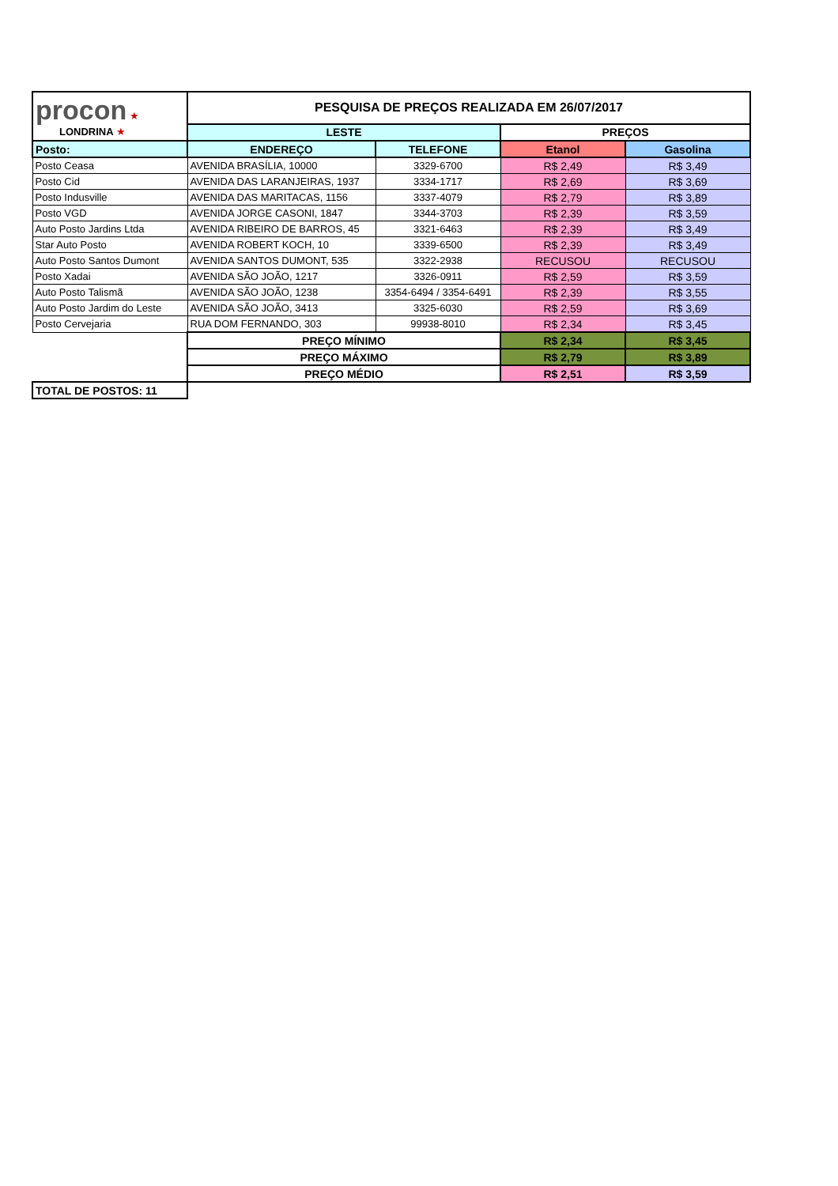| procon ★ LONDRINA ★ | PESQUISA DE PREÇOS REALIZADA EM 26/07/2017 | | | |
| | LESTE | | PREÇOS | |
| Posto: | ENDEREÇO | TELEFONE | Etanol | Gasolina |
| Posto Ceasa | AVENIDA BRASÍLIA, 10000 | 3329-6700 | R$ 2,49 | R$ 3,49 |
| Posto Cid | AVENIDA DAS LARANJEIRAS, 1937 | 3334-1717 | R$ 2,69 | R$ 3,69 |
| Posto Indusville | AVENIDA DAS MARITACAS, 1156 | 3337-4079 | R$ 2,79 | R$ 3,89 |
| Posto VGD | AVENIDA JORGE CASONI, 1847 | 3344-3703 | R$ 2,39 | R$ 3,59 |
| Auto Posto Jardins Ltda | AVENIDA RIBEIRO DE BARROS, 45 | 3321-6463 | R$ 2,39 | R$ 3,49 |
| Star Auto Posto | AVENIDA ROBERT KOCH, 10 | 3339-6500 | R$ 2,39 | R$ 3,49 |
| Auto Posto Santos Dumont | AVENIDA SANTOS DUMONT, 535 | 3322-2938 | RECUSOU | RECUSOU |
| Posto Xadai | AVENIDA SÃO JOÃO, 1217 | 3326-0911 | R$ 2,59 | R$ 3,59 |
| Auto Posto Talismã | AVENIDA SÃO JOÃO, 1238 | 3354-6494 / 3354-6491 | R$ 2,39 | R$ 3,55 |
| Auto Posto Jardim do Leste | AVENIDA SÃO JOÃO, 3413 | 3325-6030 | R$ 2,59 | R$ 3,69 |
| Posto Cervejaria | RUA DOM FERNANDO, 303 | 99938-8010 | R$ 2,34 | R$ 3,45 |
| | PREÇO MÍNIMO | | R$ 2,34 | R$ 3,45 |
| | PREÇO MÁXIMO | | R$ 2,79 | R$ 3,89 |
| | PREÇO MÉDIO | | R$ 2,51 | R$ 3,59 |
| TOTAL DE POSTOS: 11 | | | | |